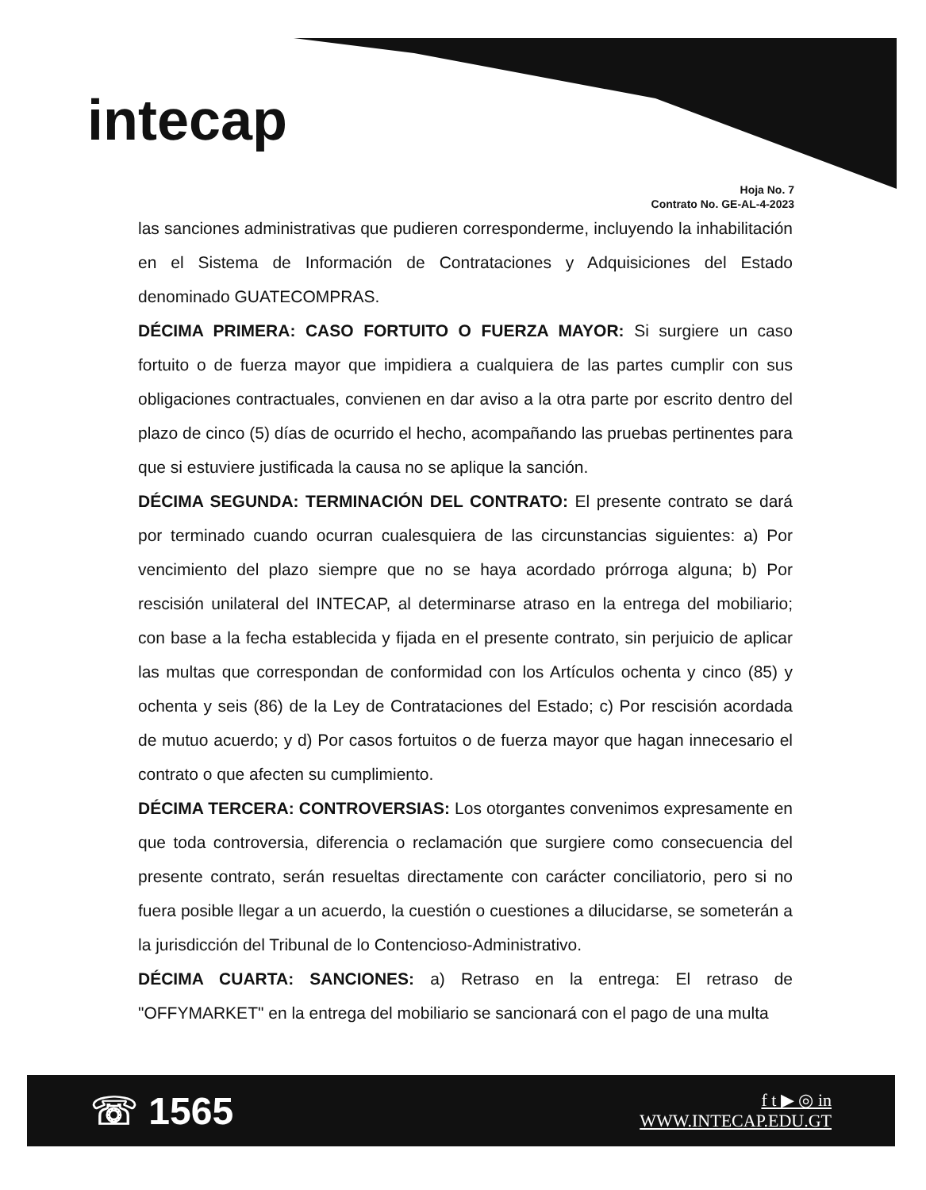intecap
Hoja No. 7
Contrato No. GE-AL-4-2023
las sanciones administrativas que pudieren corresponderme, incluyendo la inhabilitación en el Sistema de Información de Contrataciones y Adquisiciones del Estado denominado GUATECOMPRAS.
DÉCIMA PRIMERA: CASO FORTUITO O FUERZA MAYOR: Si surgiere un caso fortuito o de fuerza mayor que impidiera a cualquiera de las partes cumplir con sus obligaciones contractuales, convienen en dar aviso a la otra parte por escrito dentro del plazo de cinco (5) días de ocurrido el hecho, acompañando las pruebas pertinentes para que si estuviere justificada la causa no se aplique la sanción.
DÉCIMA SEGUNDA: TERMINACIÓN DEL CONTRATO: El presente contrato se dará por terminado cuando ocurran cualesquiera de las circunstancias siguientes: a) Por vencimiento del plazo siempre que no se haya acordado prórroga alguna; b) Por rescisión unilateral del INTECAP, al determinarse atraso en la entrega del mobiliario; con base a la fecha establecida y fijada en el presente contrato, sin perjuicio de aplicar las multas que correspondan de conformidad con los Artículos ochenta y cinco (85) y ochenta y seis (86) de la Ley de Contrataciones del Estado; c) Por rescisión acordada de mutuo acuerdo; y d) Por casos fortuitos o de fuerza mayor que hagan innecesario el contrato o que afecten su cumplimiento.
DÉCIMA TERCERA: CONTROVERSIAS: Los otorgantes convenimos expresamente en que toda controversia, diferencia o reclamación que surgiere como consecuencia del presente contrato, serán resueltas directamente con carácter conciliatorio, pero si no fuera posible llegar a un acuerdo, la cuestión o cuestiones a dilucidarse, se someterán a la jurisdicción del Tribunal de lo Contencioso-Administrativo.
DÉCIMA CUARTA: SANCIONES: a) Retraso en la entrega: El retraso de "OFFYMARKET" en la entrega del mobiliario se sancionará con el pago de una multa
☏ 1565
f t ▶ ◎ in
WWW.INTECAP.EDU.GT